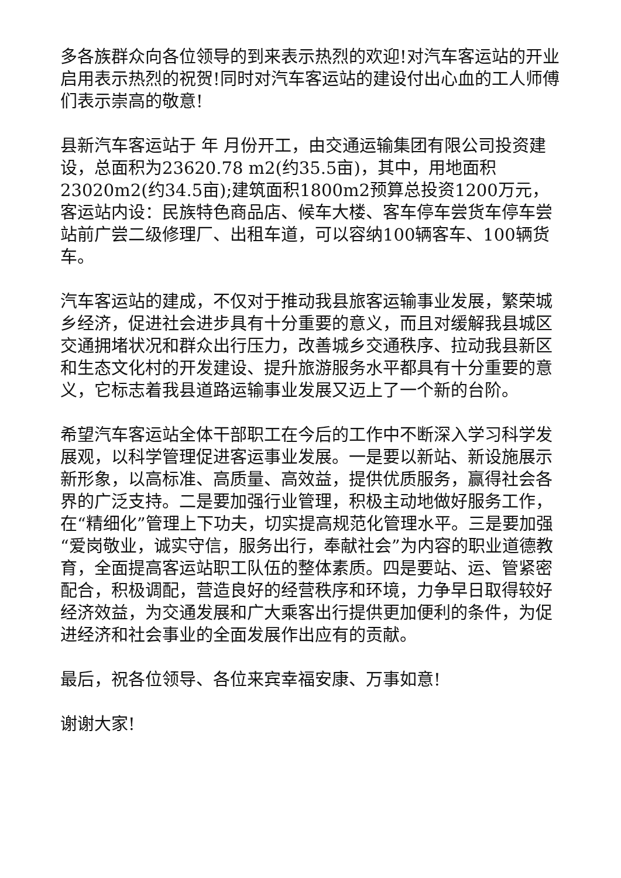多各族群众向各位领导的到来表示热烈的欢迎!对汽车客运站的开业启用表示热烈的祝贺!同时对汽车客运站的建设付出心血的工人师傅们表示崇高的敬意!
县新汽车客运站于 年 月份开工，由交通运输集团有限公司投资建设，总面积为23620.78 m2(约35.5亩)，其中，用地面积23020m2(约34.5亩);建筑面积1800m2预算总投资1200万元，客运站内设：民族特色商品店、候车大楼、客车停车尝货车停车尝站前广尝二级修理厂、出租车道，可以容纳100辆客车、100辆货车。
汽车客运站的建成，不仅对于推动我县旅客运输事业发展，繁荣城乡经济，促进社会进步具有十分重要的意义，而且对缓解我县城区交通拥堵状况和群众出行压力，改善城乡交通秩序、拉动我县新区和生态文化村的开发建设、提升旅游服务水平都具有十分重要的意义，它标志着我县道路运输事业发展又迈上了一个新的台阶。
希望汽车客运站全体干部职工在今后的工作中不断深入学习科学发展观，以科学管理促进客运事业发展。一是要以新站、新设施展示新形象，以高标准、高质量、高效益，提供优质服务，赢得社会各界的广泛支持。二是要加强行业管理，积极主动地做好服务工作，在“精细化”管理上下功夫，切实提高规范化管理水平。三是要加强“爱岗敬业，诚实守信，服务出行，奉献社会”为内容的职业道德教育，全面提高客运站职工队伍的整体素质。四是要站、运、管紧密配合，积极调配，营造良好的经营秩序和环境，力争早日取得较好经济效益，为交通发展和广大乘客出行提供更加便利的条件，为促进经济和社会事业的全面发展作出应有的贡献。
最后，祝各位领导、各位来宾幸福安康、万事如意!
谢谢大家!